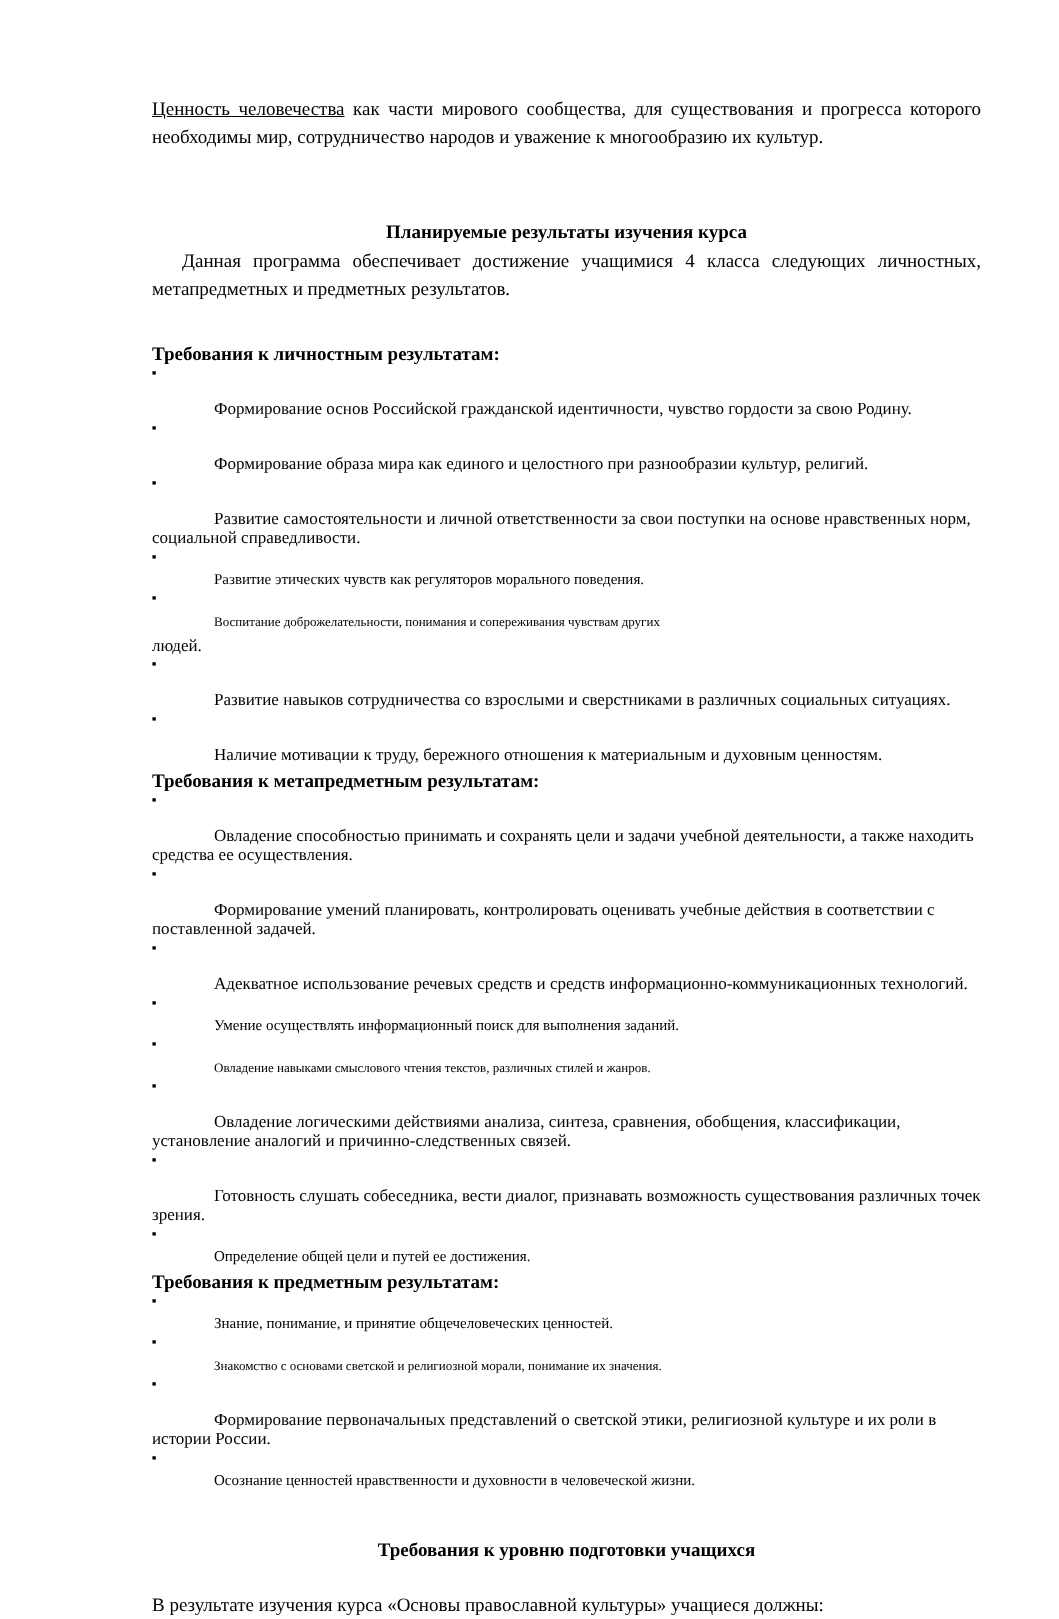Ценность человечества как части мирового сообщества, для существования и прогресса которого необходимы мир, сотрудничество народов и уважение к многообразию их культур.
Планируемые результаты изучения курса
Данная программа обеспечивает достижение учащимися 4 класса следующих личностных, метапредметных и предметных результатов.
Требования к личностным результатам:
■
Формирование основ Российской гражданской идентичности, чувство гордости за свою Родину.
■
Формирование образа мира как единого и целостного при разнообразии культур, религий.
■
Развитие самостоятельности и личной ответственности за свои поступки на основе нравственных норм, социальной справедливости.
■
Развитие этических чувств как регуляторов морального поведения.
■
Воспитание доброжелательности, понимания и сопереживания чувствам других
людей.
■
Развитие навыков сотрудничества со взрослыми и сверстниками в различных социальных ситуациях.
■
Наличие мотивации к труду, бережного отношения к материальным и духовным ценностям.
Требования к метапредметным результатам:
■
Овладение способностью принимать и сохранять цели и задачи учебной деятельности, а также находить средства ее осуществления.
■
Формирование умений планировать, контролировать оценивать учебные действия в соответствии с поставленной задачей.
■
Адекватное использование речевых средств и средств информационно-коммуникационных технологий.
■
Умение осуществлять информационный поиск для выполнения заданий.
■
Овладение навыками смыслового чтения текстов, различных стилей и жанров.
■
Овладение логическими действиями анализа, синтеза, сравнения, обобщения, классификации, установление аналогий и причинно-следственных связей.
■
Готовность слушать собеседника, вести диалог, признавать возможность существования различных точек зрения.
■
Определение общей цели и путей ее достижения.
Требования к предметным результатам:
■
Знание, понимание, и принятие общечеловеческих ценностей.
■
Знакомство с основами светской и религиозной морали, понимание их значения.
■
Формирование первоначальных представлений о светской этики, религиозной культуре и их роли в истории России.
■
Осознание ценностей нравственности и духовности в человеческой жизни.
Требования к уровню подготовки учащихся
В результате изучения курса «Основы православной культуры» учащиеся должны: